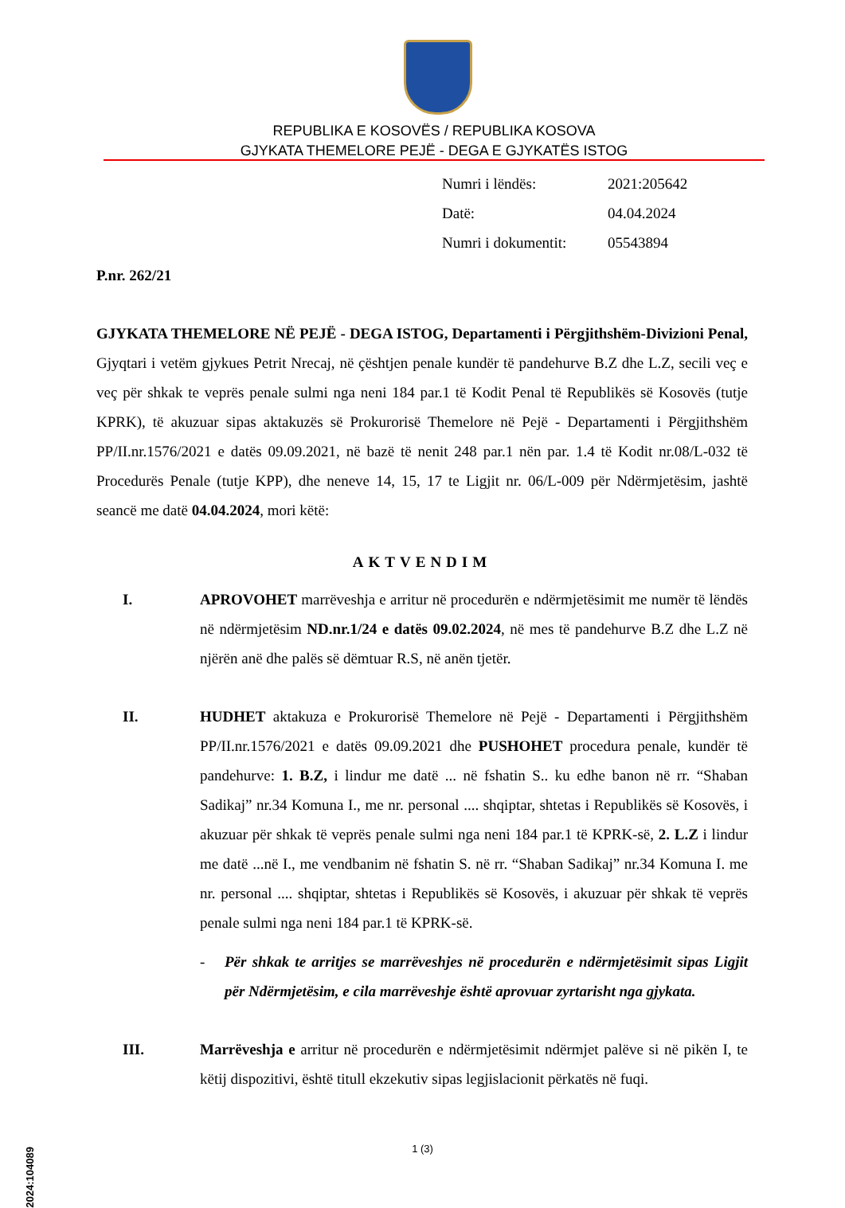REPUBLIKA E KOSOVËS / REPUBLIKA KOSOVA
GJYKATA THEMELORE PEJË - DEGA E GJYKATËS ISTOG
| Numri i lëndës: | 2021:205642 |
| Datë: | 04.04.2024 |
| Numri i dokumentit: | 05543894 |
P.nr. 262/21
GJYKATA THEMELORE NË PEJË - DEGA ISTOG, Departamenti i Përgjithshëm-Divizioni Penal, Gjyqtari i vetëm gjykues Petrit Nrecaj, në çështjen penale kundër të pandehurve B.Z dhe L.Z, secili veç e veç për shkak te veprës penale sulmi nga neni 184 par.1 të Kodit Penal të Republikës së Kosovës (tutje KPRK), të akuzuar sipas aktakuzës së Prokurorisë Themelore në Pejë - Departamenti i Përgjithshëm PP/II.nr.1576/2021 e datës 09.09.2021, në bazë të nenit 248 par.1 nën par. 1.4 të Kodit nr.08/L-032 të Procedurës Penale (tutje KPP), dhe neneve 14, 15, 17 te Ligjit nr. 06/L-009 për Ndërmjetësim, jashtë seancë me datë 04.04.2024, mori këtë:
AKTVENDIM
I. APROVOHET marrëveshja e arritur në procedurën e ndërmjetësimit me numër të lëndës në ndërmjetësim ND.nr.1/24 e datës 09.02.2024, në mes të pandehurve B.Z dhe L.Z në njërën anë dhe palës së dëmtuar R.S, në anën tjetër.
II. HUDHET aktakuza e Prokurorisë Themelore në Pejë - Departamenti i Përgjithshëm PP/II.nr.1576/2021 e datës 09.09.2021 dhe PUSHOHET procedura penale, kundër të pandehurve: 1. B.Z, i lindur me datë ... në fshatin S.. ku edhe banon në rr. “Shaban Sadikaj” nr.34 Komuna I., me nr. personal .... shqiptar, shtetas i Republikës së Kosovës, i akuzuar për shkak të veprës penale sulmi nga neni 184 par.1 të KPRK-së, 2. L.Z i lindur me datë ...në I., me vendbanim në fshatin S. në rr. “Shaban Sadikaj” nr.34 Komuna I. me nr. personal .... shqiptar, shtetas i Republikës së Kosovës, i akuzuar për shkak të veprës penale sulmi nga neni 184 par.1 të KPRK-së.
- Për shkak te arritjes se marrëveshjes në procedurën e ndërmjetësimit sipas Ligjit për Ndërmjetësim, e cila marrëveshje është aprovuar zyrtarisht nga gjykata.
III. Marrëveshja e arritur në procedurën e ndërmjetësimit ndërmjet palëve si në pikën I, te këtij dispozitivi, është titull ekzekutiv sipas legjislacionit përkatës në fuqi.
1 (3)
2024:104089